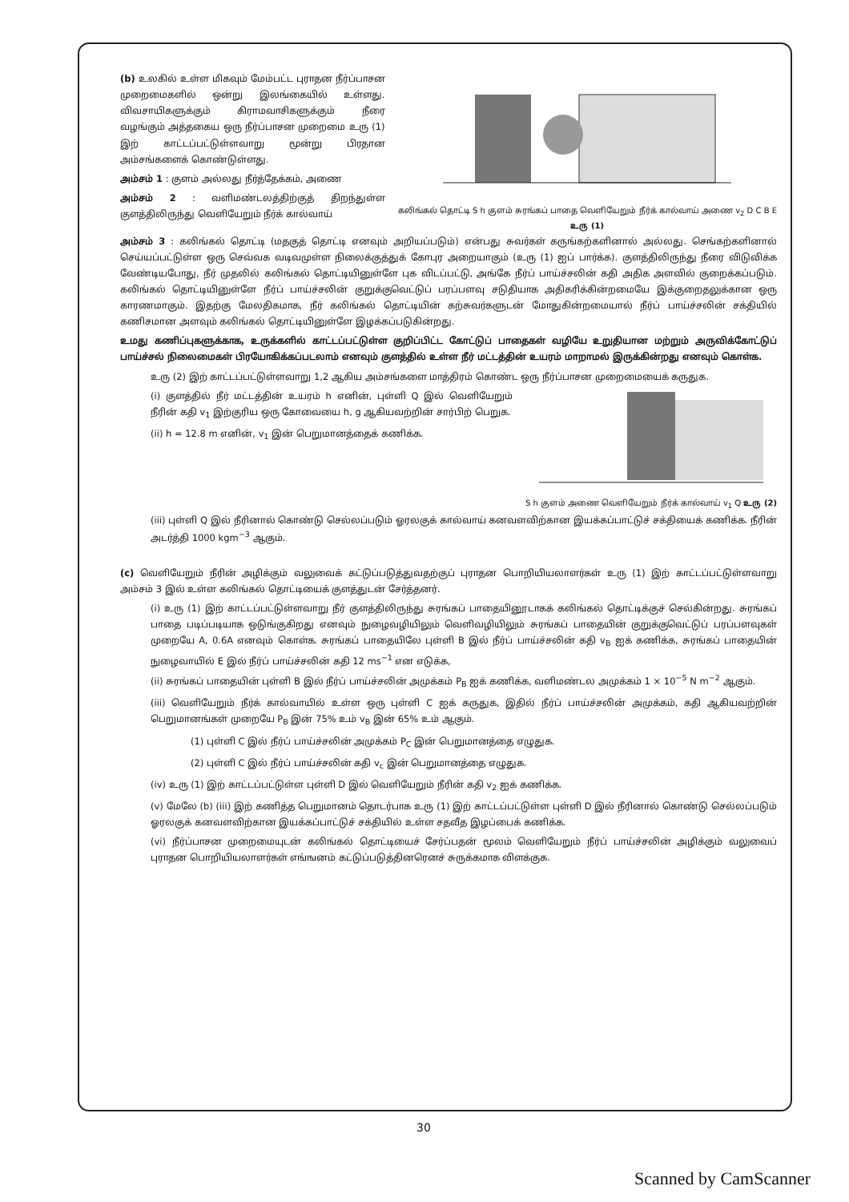(b) உலகில் உள்ள மிகவும் மேம்பட்ட புராதன நீர்ப்பாசன முறைமைகளில் ஒன்று இலங்கையில் உள்ளது. விவசாயிகளுக்கும் கிராமவாசிகளுக்கும் நீரை வழங்கும் அத்தகைய ஒரு நீர்ப்பாசன முறைமை உரு (1) இற் காட்டப்பட்டுள்ளவாறு மூன்று பிரதான அம்சங்களைக் கொண்டுள்ளது.
அம்சம் 1 : குளம் அல்லது நீர்த்தேக்கம், அணை
அம்சம் 2 : வளிமண்டலத்திற்குத் திறந்துள்ள குளத்திலிருந்து வெளியேறும் நீர்க் கால்வாய்
கலிங்கல் தொட்டி S h குளம் சுரங்கப் பாதை வெளியேறும் நீர்க் கால்வாய் அணை v<sub>2</sub> D C B E
உரு (1)
அம்சம் 3 : கலிங்கல் தொட்டி (மதகுத் தொட்டி எனவும் அறியப்படும்) என்பது சுவர்கள் கருங்கற்களினால் அல்லது. செங்கற்களினால் செய்யப்பட்டுள்ள ஒரு செவ்வக வடிவமுள்ள நிலைக்குத்துக் கோபுர அறையாகும் (உரு (1) ஐப் பார்க்க). குளத்திலிருந்து நீரை விடுவிக்க வேண்டியபோது, நீர் முதலில் கலிங்கல் தொட்டியினுள்ளே புக விடப்பட்டு, அங்கே நீர்ப் பாய்ச்சலின் கதி அதிக அளவில் குறைக்கப்படும். கலிங்கல் தொட்டியினுள்ளே நீர்ப் பாய்ச்சலின் குறுக்குவெட்டுப் பரப்பளவு சடுதியாக அதிகரிக்கின்றமையே இக்குறைதலுக்கான ஒரு காரணமாகும். இதற்கு மேலதிகமாக, நீர் கலிங்கல் தொட்டியின் கற்சுவர்களுடன் மோதுகின்றமையால் நீர்ப் பாய்ச்சலின் சக்தியில் கணிசமான அளவும் கலிங்கல் தொட்டியினுள்ளே இழக்கப்படுகின்றது.
உமது கணிப்புகளுக்காக, உருக்களில் காட்டப்பட்டுள்ள குறிப்பிட்ட கோட்டுப் பாதைகள் வழியே உறுதியான மற்றும் அருவிக்கோட்டுப் பாய்ச்சல் நிலைமைகள் பிரயோகிக்கப்படலாம் எனவும் குளத்தில் உள்ள நீர் மட்டத்தின் உயரம் மாறாமல் இருக்கின்றது எனவும் கொள்க.
உரு (2) இற் காட்டப்பட்டுள்ளவாறு 1,2 ஆகிய அம்சங்களை மாத்திரம் கொண்ட ஒரு நீர்ப்பாசன முறைமையைக் கருதுக.
(i) குளத்தில் நீர் மட்டத்தின் உயரம் h எனின், புள்ளி Q இல் வெளியேறும் நீரின் கதி v<sub>1</sub> இற்குரிய ஒரு கோவையை h, g ஆகியவற்றின் சார்பிற் பெறுக.
(ii) h = 12.8 m எனின், v<sub>1</sub> இன் பெறுமானத்தைக் கணிக்க.
S h குளம் அணை வெளியேறும் நீர்க் கால்வாய் v<sub>1</sub> Q உரு (2)
(iii) புள்ளி Q இல் நீரினால் கொண்டு செல்லப்படும் ஓரலகுக் கால்வாய் கனவளவிற்கான இயக்கப்பாட்டுச் சக்தியைக் கணிக்க. நீரின் அடர்த்தி 1000 kgm<sup>−3</sup> ஆகும்.
(c) வெளியேறும் நீரின் அழிக்கும் வலுவைக் கட்டுப்படுத்துவதற்குப் புராதன பொறியியலாளர்கள் உரு (1) இற் காட்டப்பட்டுள்ளவாறு அம்சம் 3 இல் உள்ள கலிங்கல் தொட்டியைக் குளத்துடன் சேர்த்தனர்.
(i) உரு (1) இற் காட்டப்பட்டுள்ளவாறு நீர் குளத்திலிருந்து சுரங்கப் பாதையினூடாகக் கலிங்கல் தொட்டிக்குச் செல்கின்றது. சுரங்கப் பாதை படிப்படியாக ஒடுங்குகிறது எனவும் நுழைவழியிலும் வெளிவழியிலும் சுரங்கப் பாதையின் குறுக்குவெட்டுப் பரப்பளவுகள் முறையே A, 0.6A எனவும் கொள்க. சுரங்கப் பாதையிலே புள்ளி B இல் நீர்ப் பாய்ச்சலின் கதி v<sub>B</sub> ஐக் கணிக்க, சுரங்கப் பாதையின் நுழைவாயில் E இல் நீர்ப் பாய்ச்சலின் கதி 12 ms<sup>−1</sup> என எடுக்க,
(ii) சுரங்கப் பாதையின் புள்ளி B இல் நீர்ப் பாய்ச்சலின் அமுக்கம் P<sub>B</sub> ஐக் கணிக்க, வளிமண்டல அமுக்கம் 1 × 10<sup>−5</sup> N m<sup>−2</sup> ஆகும்.
(iii) வெளியேறும் நீர்க் கால்வாயில் உள்ள ஒரு புள்ளி C ஐக் கருதுக, இதில் நீர்ப் பாய்ச்சலின் அமுக்கம், கதி ஆகியவற்றின் பெறுமானங்கள் முறையே P<sub>B</sub> இன் 75% உம் v<sub>B</sub> இன் 65% உம் ஆகும்.
(1) புள்ளி C இல் நீர்ப் பாய்ச்சலின் அமுக்கம் P<sub>C</sub> இன் பெறுமானத்தை எழுதுக.
(2) புள்ளி C இல் நீர்ப் பாய்ச்சலின் கதி v<sub>c</sub> இன் பெறுமானத்தை எழுதுக.
(iv) உரு (1) இற் காட்டப்பட்டுள்ள புள்ளி D இல் வெளியேறும் நீரின் கதி v<sub>2</sub> ஐக் கணிக்க.
(v) மேலே (b) (iii) இற் கணித்த பெறுமானம் தொடர்பாக உரு (1) இற் காட்டப்பட்டுள்ள புள்ளி D இல் நீரினால் கொண்டு செல்லப்படும் ஓரலகுக் கனவளவிற்கான இயக்கப்பாட்டுச் சக்தியில் உள்ள சதவீத இழப்பைக் கணிக்க.
(vi) நீர்ப்பாசன முறைமையுடன் கலிங்கல் தொட்டியைச் சேர்ப்பதன் மூலம் வெளியேறும் நீர்ப் பாய்ச்சலின் அழிக்கும் வலுவைப் புராதன பொறியியலாளர்கள் எங்ஙனம் கட்டுப்படுத்தினரெனச் சுருக்கமாக விளக்குக.
30
Scanned by CamScanner